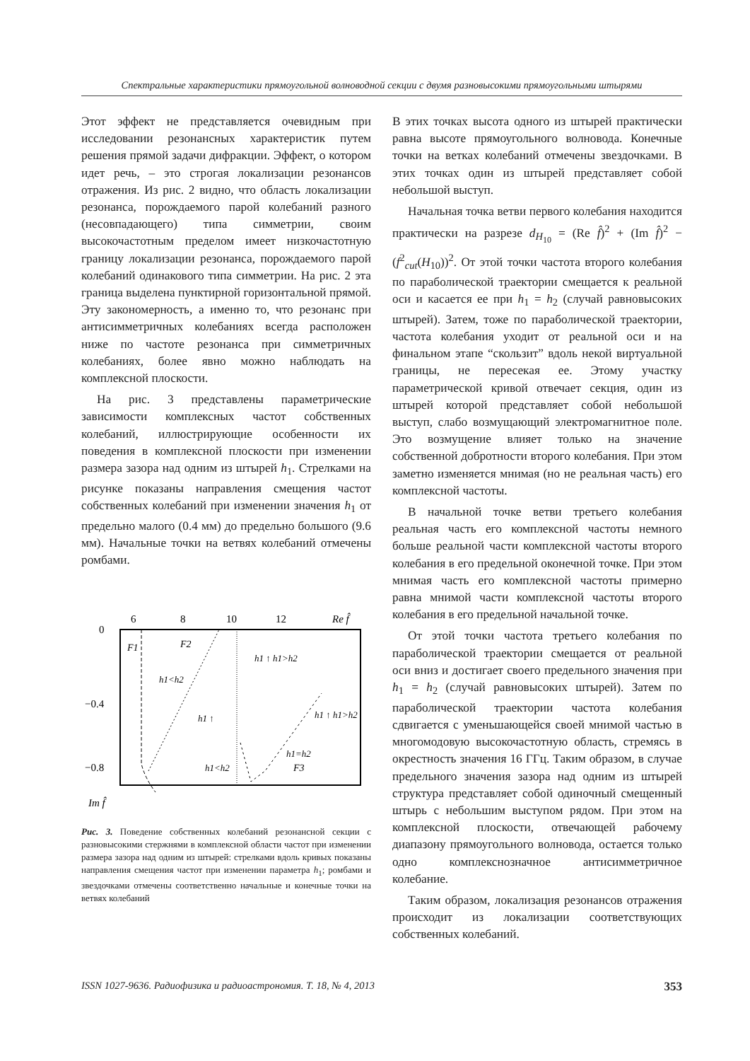Спектральные характеристики прямоугольной волноводной секции с двумя разновысокими прямоугольными штырями
Этот эффект не представляется очевидным при исследовании резонансных характеристик путем решения прямой задачи дифракции. Эффект, о котором идет речь, – это строгая локализации резонансов отражения. Из рис. 2 видно, что область локализации резонанса, порождаемого парой колебаний разного (несовпадающего) типа симметрии, своим высокочастотным пределом имеет низкочастотную границу локализации резонанса, порождаемого парой колебаний одинакового типа симметрии. На рис. 2 эта граница выделена пунктирной горизонтальной прямой. Эту закономерность, а именно то, что резонанс при антисимметричных колебаниях всегда расположен ниже по частоте резонанса при симметричных колебаниях, более явно можно наблюдать на комплексной плоскости.
На рис. 3 представлены параметрические зависимости комплексных частот собственных колебаний, иллюстрирующие особенности их поведения в комплексной плоскости при изменении размера зазора над одним из штырей h<sub>1</sub>. Стрелками на рисунке показаны направления смещения частот собственных колебаний при изменении значения h<sub>1</sub> от предельно малого (0.4 мм) до предельно большого (9.6 мм). Начальные точки на ветвях колебаний отмечены ромбами.
6
8
10
12
Re f̂
0
−0.4
−0.8
Im f̂
F1
F2
F3
h1<h2
h1 ↑
h1 ↑ h1>h2
h1 ↑ h1>h2
h1<h2
h1=h2
Рис. 3. Поведение собственных колебаний резонансной секции с разновысокими стержнями в комплексной области частот при изменении размера зазора над одним из штырей: стрелками вдоль кривых показаны направления смещения частот при изменении параметра h<sub>1</sub>; ромбами и звездочками отмечены соответственно начальные и конечные точки на ветвях колебаний
В этих точках высота одного из штырей практически равна высоте прямоугольного волновода. Конечные точки на ветках колебаний отмечены звездочками. В этих точках один из штырей представляет собой небольшой выступ.
Начальная точка ветви первого колебания находится практически на разрезе d<sub>H<sub>10</sub></sub> = (Re f̂)<sup>2</sup> + (Im f̂)<sup>2</sup> − (f<sup>2</sup><sub>cut</sub>(H<sub>10</sub>))<sup>2</sup>. От этой точки частота второго колебания по параболической траектории смещается к реальной оси и касается ее при h<sub>1</sub> = h<sub>2</sub> (случай равновысоких штырей). Затем, тоже по параболической траектории, частота колебания уходит от реальной оси и на финальном этапе “скользит” вдоль некой виртуальной границы, не пересекая ее. Этому участку параметрической кривой отвечает секция, один из штырей которой представляет собой небольшой выступ, слабо возмущающий электромагнитное поле. Это возмущение влияет только на значение собственной добротности второго колебания. При этом заметно изменяется мнимая (но не реальная часть) его комплексной частоты.
В начальной точке ветви третьего колебания реальная часть его комплексной частоты немного больше реальной части комплексной частоты второго колебания в его предельной оконечной точке. При этом мнимая часть его комплексной частоты примерно равна мнимой части комплексной частоты второго колебания в его предельной начальной точке.
От этой точки частота третьего колебания по параболической траектории смещается от реальной оси вниз и достигает своего предельного значения при h<sub>1</sub> = h<sub>2</sub> (случай равновысоких штырей). Затем по параболической траектории частота колебания сдвигается с уменьшающейся своей мнимой частью в многомодовую высокочастотную область, стремясь в окрестность значения 16 ГГц. Таким образом, в случае предельного значения зазора над одним из штырей структура представляет собой одиночный смещенный штырь с небольшим выступом рядом. При этом на комплексной плоскости, отвечающей рабочему диапазону прямоугольного волновода, остается только одно комплекснозначное антисимметричное колебание.
Таким образом, локализация резонансов отражения происходит из локализации соответствующих собственных колебаний.
ISSN 1027-9636. Радиофизика и радиоастрономия. Т. 18, № 4, 2013 353